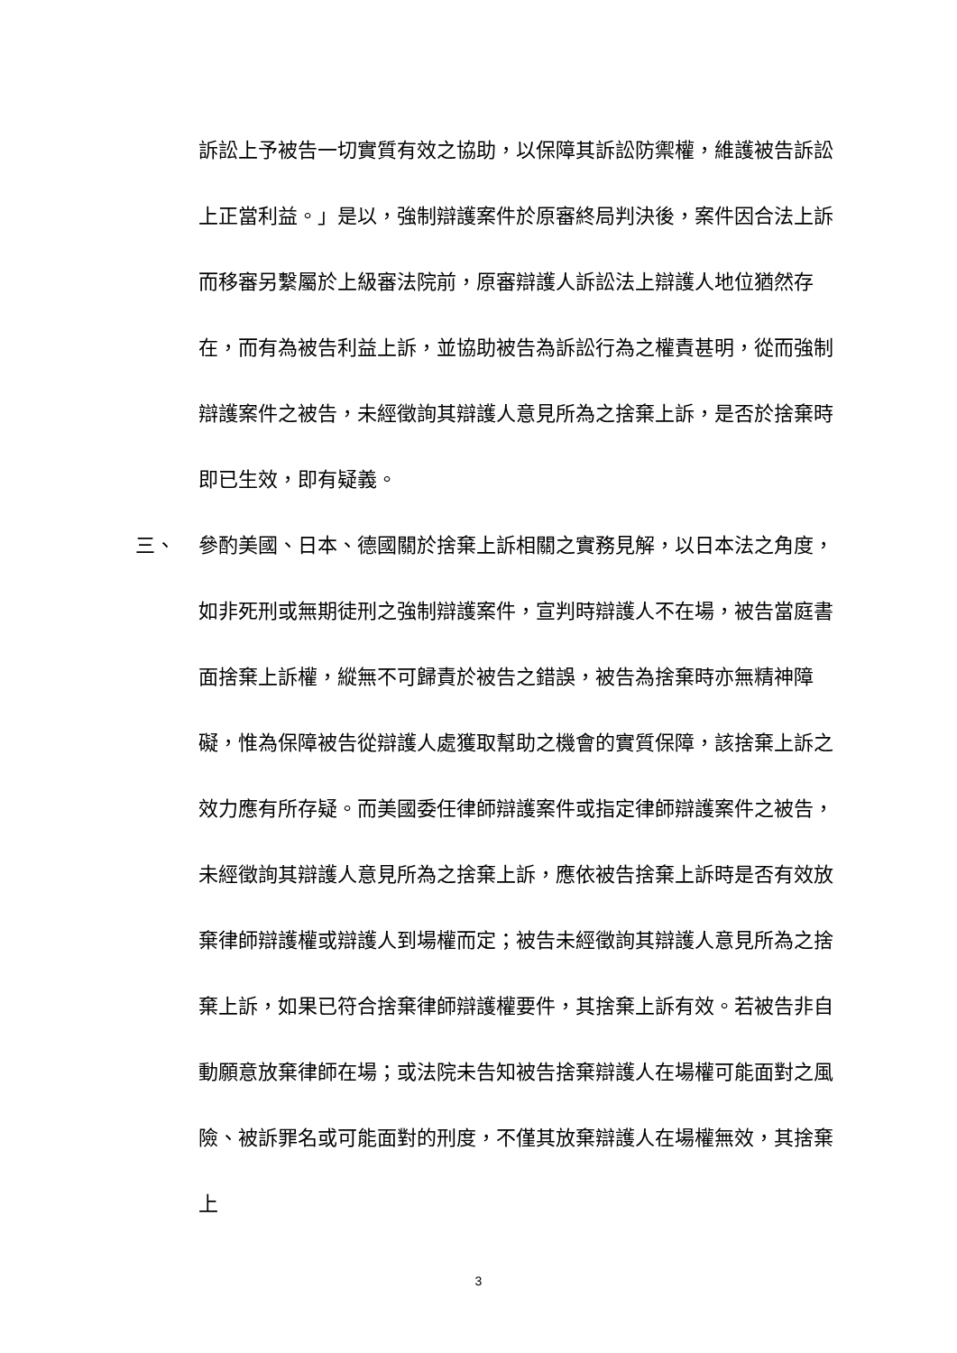訴訟上予被告一切實質有效之協助，以保障其訴訟防禦權，維護被告訴訟上正當利益。」是以，強制辯護案件於原審終局判決後，案件因合法上訴而移審另繫屬於上級審法院前，原審辯護人訴訟法上辯護人地位猶然存在，而有為被告利益上訴，並協助被告為訴訟行為之權責甚明，從而強制辯護案件之被告，未經徵詢其辯護人意見所為之捨棄上訴，是否於捨棄時即已生效，即有疑義。
三、 參酌美國、日本、德國關於捨棄上訴相關之實務見解，以日本法之角度，如非死刑或無期徒刑之強制辯護案件，宣判時辯護人不在場，被告當庭書面捨棄上訴權，縱無不可歸責於被告之錯誤，被告為捨棄時亦無精神障礙，惟為保障被告從辯護人處獲取幫助之機會的實質保障，該捨棄上訴之效力應有所存疑。而美國委任律師辯護案件或指定律師辯護案件之被告，未經徵詢其辯護人意見所為之捨棄上訴，應依被告捨棄上訴時是否有效放棄律師辯護權或辯護人到場權而定；被告未經徵詢其辯護人意見所為之捨棄上訴，如果已符合捨棄律師辯護權要件，其捨棄上訴有效。若被告非自動願意放棄律師在場；或法院未告知被告捨棄辯護人在場權可能面對之風險、被訴罪名或可能面對的刑度，不僅其放棄辯護人在場權無效，其捨棄上
3